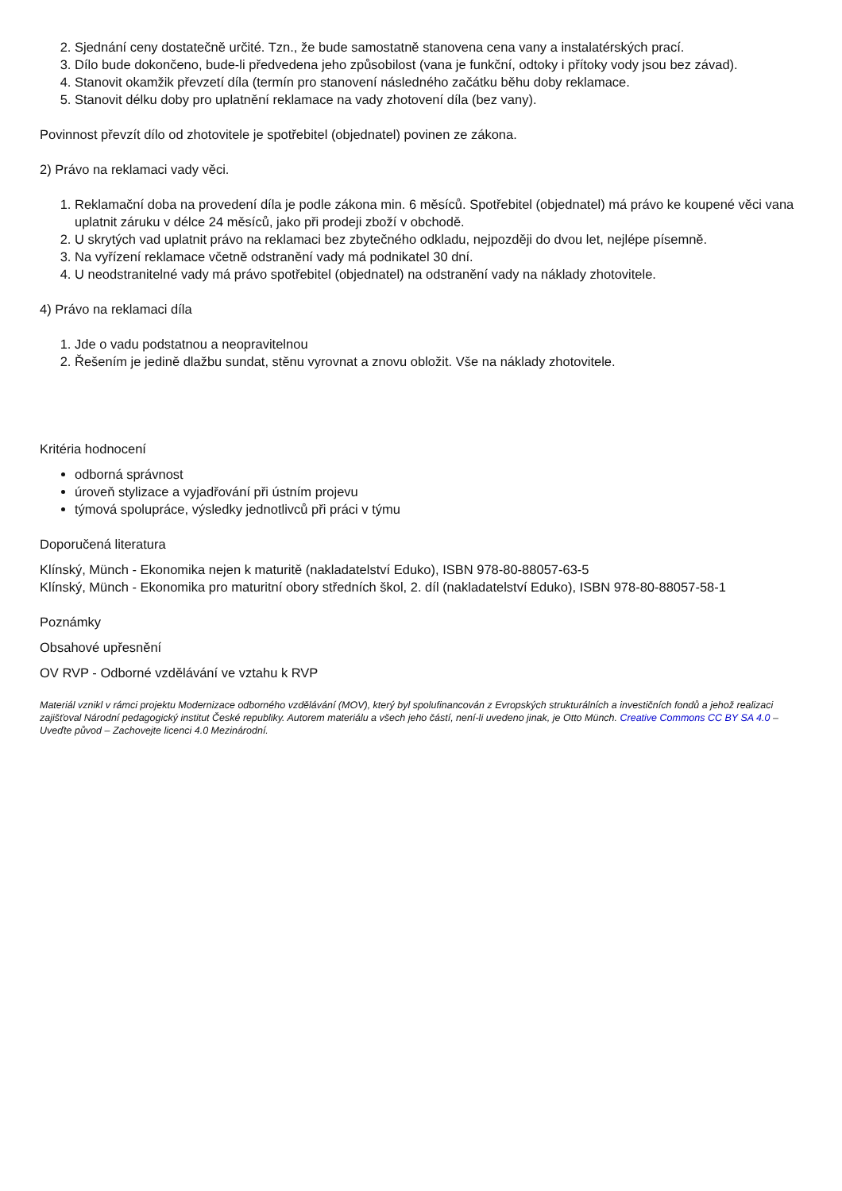2. Sjednání ceny dostatečně určité. Tzn., že bude samostatně stanovena cena vany a instalatérských prací.
3. Dílo bude dokončeno, bude-li předvedena jeho způsobilost (vana je funkční, odtoky i přítoky vody jsou bez závad).
4. Stanovit okamžik převzetí díla (termín pro stanovení následného začátku běhu doby reklamace.
5. Stanovit délku doby pro uplatnění reklamace na vady zhotovení díla (bez vany).
Povinnost převzít dílo od zhotovitele je spotřebitel (objednatel) povinen ze zákona.
2) Právo na reklamaci vady věci.
1. Reklamační doba na provedení díla je podle zákona min. 6 měsíců. Spotřebitel (objednatel) má právo ke koupené věci vana uplatnit záruku v délce 24 měsíců, jako při prodeji zboží v obchodě.
2. U skrytých vad uplatnit právo na reklamaci bez zbytečného odkladu, nejpozději do dvou let, nejlépe písemně.
3. Na vyřízení reklamace včetně odstranění vady má podnikatel 30 dní.
4. U neodstranitelné vady má právo spotřebitel (objednatel) na odstranění vady na náklady zhotovitele.
4) Právo na reklamaci díla
1. Jde o vadu podstatnou a neopravitelnou
2. Řešením je jedině dlažbu sundat, stěnu vyrovnat a znovu obložit. Vše na náklady zhotovitele.
Kritéria hodnocení
odborná správnost
úroveň stylizace a vyjadřování při ústním projevu
týmová spolupráce, výsledky jednotlivců při práci v týmu
Doporučená literatura
Klínský, Münch - Ekonomika nejen k maturitě (nakladatelství Eduko), ISBN 978-80-88057-63-5
Klínský, Münch - Ekonomika pro maturitní obory středních škol, 2. díl (nakladatelství Eduko), ISBN 978-80-88057-58-1
Poznámky
Obsahové upřesnění
OV RVP - Odborné vzdělávání ve vztahu k RVP
Materiál vznikl v rámci projektu Modernizace odborného vzdělávání (MOV), který byl spolufinancován z Evropských strukturálních a investičních fondů a jehož realizaci zajišťoval Národní pedagogický institut České republiky. Autorem materiálu a všech jeho částí, není-li uvedeno jinak, je Otto Münch. Creative Commons CC BY SA 4.0 – Uveďte původ – Zachovejte licenci 4.0 Mezinárodní.